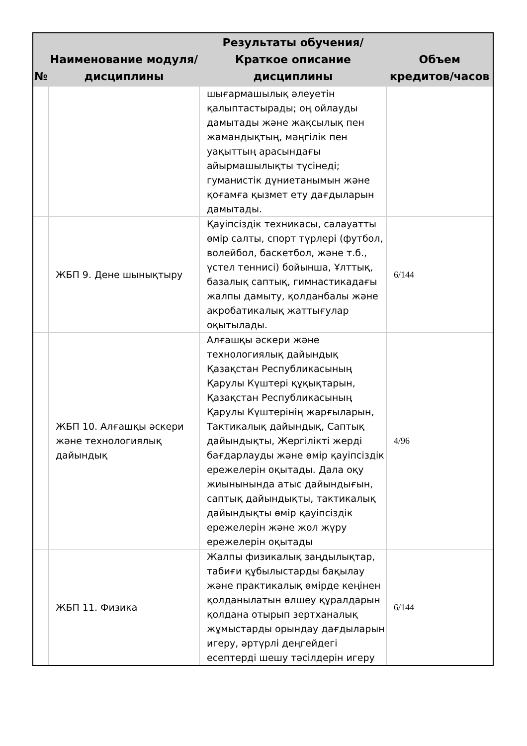| № | Наименование модуля/дисциплины | Результаты обучения/Краткое описание дисциплины | Объем кредитов/часов |
| --- | --- | --- | --- |
| | | шығармашылық әлеуетін қалыптастырады; оң ойлауды дамытады және жақсылық пен жамандықтың, мәңгілік пен уақыттың арасындағы айырмашылықты түсінеді; гуманистік дүниетанымын және қоғамға қызмет ету дағдыларын дамытады. | |
| | ЖБП 9. Дене шынықтыру | Қауіпсіздік техникасы, салауатты өмір салты, спорт түрлері (футбол, волейбол, баскетбол, және т.б., үстел теннисі) бойынша, Ұлттық, базалық саптық, гимнастикадағы жалпы дамыту, қолданбалы және акробатикалық жаттығулар оқытылады. | 6/144 |
| | ЖБП 10. Алғашқы әскери және технологиялық дайындық | Алғашқы әскери және технологиялық дайындық Қазақстан Республикасының Қарулы Күштері құқықтарын, Қазақстан Республикасының Қарулы Күштерінің жарғыларын, Тактикалық дайындық, Саптық дайындықты, Жергілікті жерді бағдарлауды және өмір қауіпсіздік ережелерін оқытады. Дала оқу жиынынында атыс дайындығын, саптық дайындықты, тактикалық дайындықты өмір қауіпсіздік ережелерін және жол жүру ережелерін оқытады | 4/96 |
| | ЖБП 11. Физика | Жалпы физикалық заңдылықтар, табиғи құбылыстарды бақылау және практикалық өмірде кеңінен қолданылатын өлшеу құралдарын қолдана отырып зертханалық жұмыстарды орындау дағдыларын игеру, әртүрлі деңгейдегі есептерді шешу тәсілдерін игеру | 6/144 |